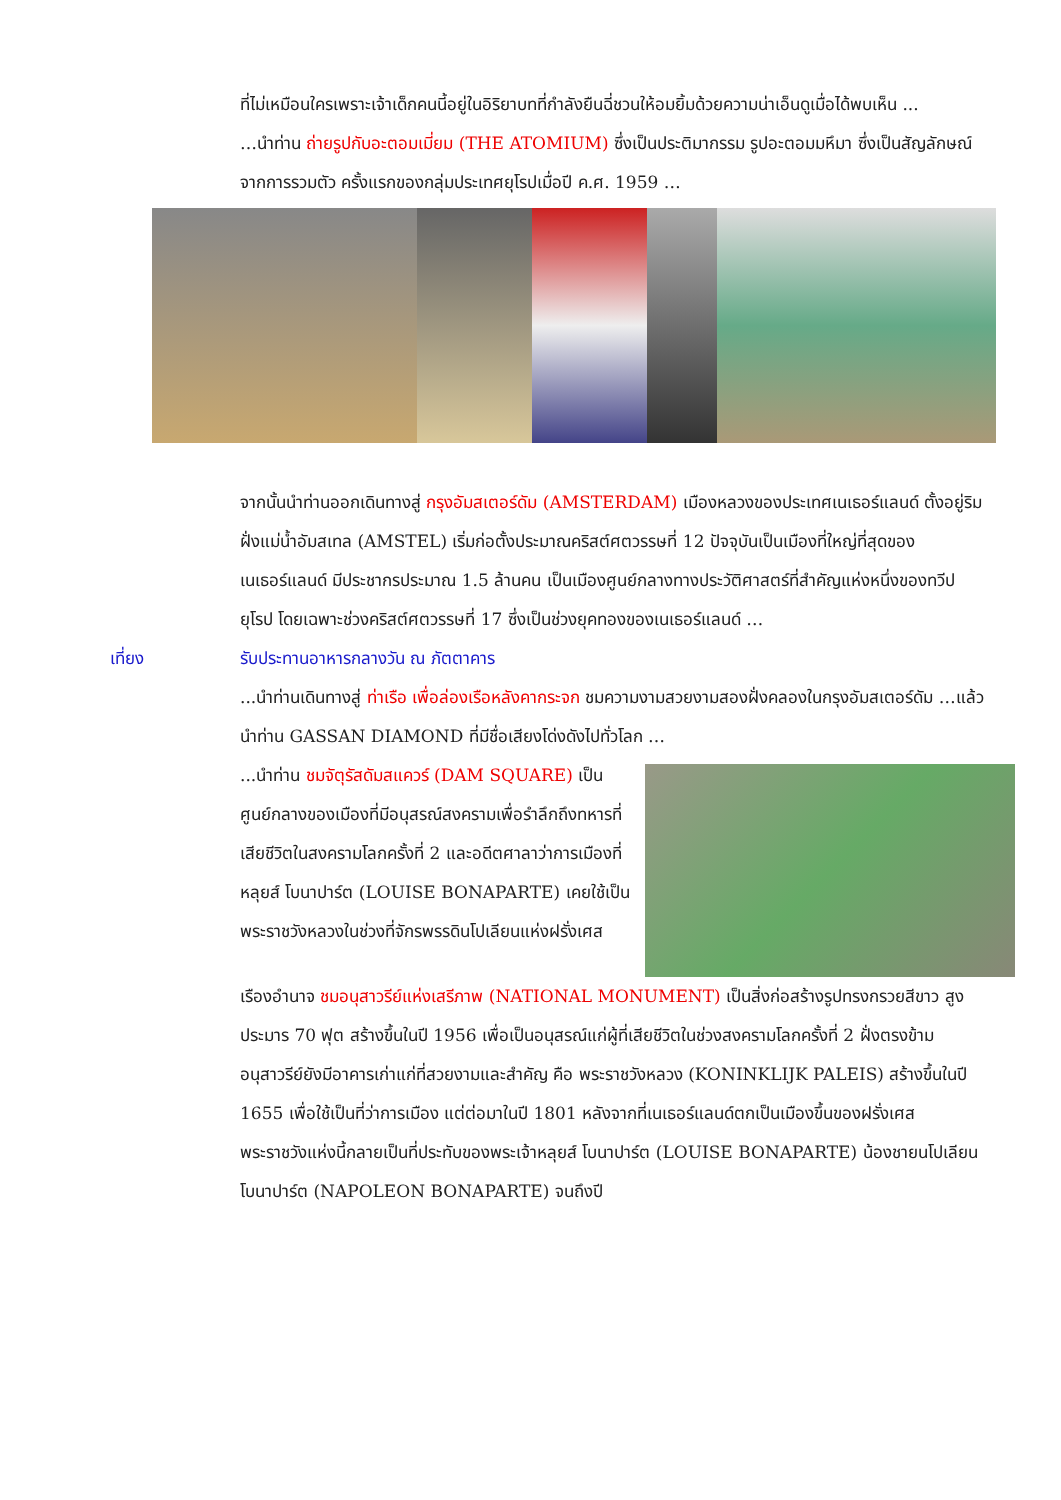ที่ไม่เหมือนใครเพราะเจ้าเด็กคนนี้อยู่ในอิริยาบทที่กำลังยืนฉี่ชวนให้อมยิ้มด้วยความน่าเอ็นดูเมื่อได้พบเห็น ...
…นำท่าน ถ่ายรูปกับอะตอมเมี่ยม (THE ATOMIUM) ซึ่งเป็นประติมากรรม รูปอะตอมมหึมา ซึ่งเป็นสัญลักษณ์จากการรวมตัว ครั้งแรกของกลุ่มประเทศยุโรปเมื่อปี ค.ศ. 1959 …
จากนั้นนำท่านออกเดินทางสู่ กรุงอัมสเตอร์ดัม (AMSTERDAM) เมืองหลวงของประเทศเนเธอร์แลนด์ ตั้งอยู่ริมฝั่งแม่น้ำอัมสเทล (AMSTEL) เริ่มก่อตั้งประมาณคริสต์ศตวรรษที่ 12 ปัจจุบันเป็นเมืองที่ใหญ่ที่สุดของเนเธอร์แลนด์ มีประชากรประมาณ 1.5 ล้านคน เป็นเมืองศูนย์กลางทางประวัติศาสตร์ที่สำคัญแห่งหนึ่งของทวีปยุโรป โดยเฉพาะช่วงคริสต์ศตวรรษที่ 17 ซึ่งเป็นช่วงยุคทองของเนเธอร์แลนด์ …
เที่ยง รับประทานอาหารกลางวัน ณ ภัตตาคาร
...นำท่านเดินทางสู่ ท่าเรือ เพื่อล่องเรือหลังคากระจก ชมความงามสวยงามสองฝั่งคลองในกรุงอัมสเตอร์ดัม …แล้วนำท่าน GASSAN DIAMOND ที่มีชื่อเสียงโด่งดังไปทั่วโลก …
...นำท่าน ชมจัตุรัสดัมสแควร์ (DAM SQUARE) เป็นศูนย์กลางของเมืองที่มีอนุสรณ์สงครามเพื่อรำลึกถึงทหารที่เสียชีวิตในสงครามโลกครั้งที่ 2 และอดีตศาลาว่าการเมืองที่หลุยส์ โบนาปาร์ต (LOUISE BONAPARTE) เคยใช้เป็นพระราชวังหลวงในช่วงที่จักรพรรดินโปเลียนแห่งฝรั่งเศส
เรืองอำนาจ ชมอนุสาวรีย์แห่งเสรีภาพ (NATIONAL MONUMENT) เป็นสิ่งก่อสร้างรูปทรงกรวยสีขาว สูงประมาร 70 ฟุต สร้างขึ้นในปี 1956 เพื่อเป็นอนุสรณ์แก่ผู้ที่เสียชีวิตในช่วงสงครามโลกครั้งที่ 2 ฝั่งตรงข้ามอนุสาวรีย์ยังมีอาคารเก่าแก่ที่สวยงามและสำคัญ คือ พระราชวังหลวง (KONINKLIJK PALEIS) สร้างขึ้นในปี 1655 เพื่อใช้เป็นที่ว่าการเมือง แต่ต่อมาในปี 1801 หลังจากที่เนเธอร์แลนด์ตกเป็นเมืองขึ้นของฝรั่งเศส พระราชวังแห่งนี้กลายเป็นที่ประทับของพระเจ้าหลุยส์ โบนาปาร์ต (LOUISE BONAPARTE) น้องชายนโปเลียน โบนาปาร์ต (NAPOLEON BONAPARTE) จนถึงปี